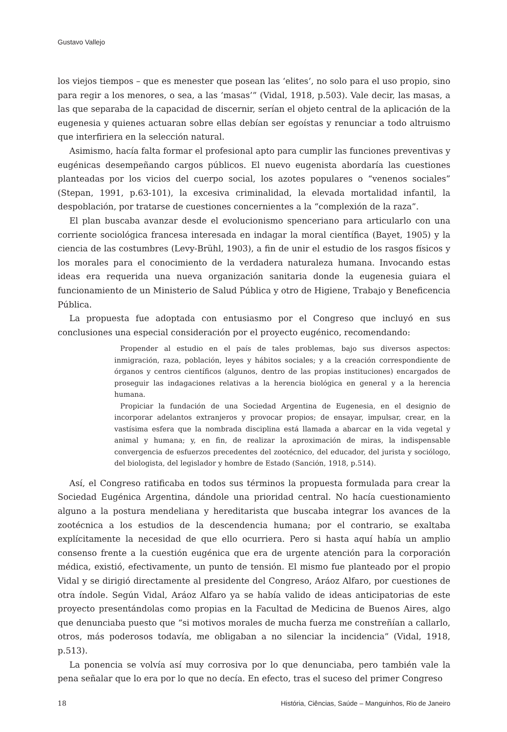Gustavo Vallejo
los viejos tiempos – que es menester que posean las ‘elites’, no solo para el uso propio, sino para regir a los menores, o sea, a las ‘masas’” (Vidal, 1918, p.503). Vale decir, las masas, a las que separaba de la capacidad de discernir, serían el objeto central de la aplicación de la eugenesia y quienes actuaran sobre ellas debían ser egoístas y renunciar a todo altruismo que interfiriera en la selección natural.
Asimismo, hacía falta formar el profesional apto para cumplir las funciones preventivas y eugénicas desempeñando cargos públicos. El nuevo eugenista abordaría las cuestiones planteadas por los vicios del cuerpo social, los azotes populares o “venenos sociales” (Stepan, 1991, p.63-101), la excesiva criminalidad, la elevada mortalidad infantil, la despoblación, por tratarse de cuestiones concernientes a la “complexión de la raza”.
El plan buscaba avanzar desde el evolucionismo spenceriano para articularlo con una corriente sociológica francesa interesada en indagar la moral científica (Bayet, 1905) y la ciencia de las costumbres (Levy-Brühl, 1903), a fin de unir el estudio de los rasgos físicos y los morales para el conocimiento de la verdadera naturaleza humana. Invocando estas ideas era requerida una nueva organización sanitaria donde la eugenesia guiara el funcionamiento de un Ministerio de Salud Pública y otro de Higiene, Trabajo y Beneficencia Pública.
La propuesta fue adoptada con entusiasmo por el Congreso que incluyó en sus conclusiones una especial consideración por el proyecto eugénico, recomendando:
Propender al estudio en el país de tales problemas, bajo sus diversos aspectos: inmigración, raza, población, leyes y hábitos sociales; y a la creación correspondiente de órganos y centros científicos (algunos, dentro de las propias instituciones) encargados de proseguir las indagaciones relativas a la herencia biológica en general y a la herencia humana.
Propiciar la fundación de una Sociedad Argentina de Eugenesia, en el designio de incorporar adelantos extranjeros y provocar propios; de ensayar, impulsar, crear, en la vastísima esfera que la nombrada disciplina está llamada a abarcar en la vida vegetal y animal y humana; y, en fin, de realizar la aproximación de miras, la indispensable convergencia de esfuerzos precedentes del zootécnico, del educador, del jurista y sociólogo, del biologista, del legislador y hombre de Estado (Sanción, 1918, p.514).
Así, el Congreso ratificaba en todos sus términos la propuesta formulada para crear la Sociedad Eugénica Argentina, dándole una prioridad central. No hacía cuestionamiento alguno a la postura mendeliana y hereditarista que buscaba integrar los avances de la zootécnica a los estudios de la descendencia humana; por el contrario, se exaltaba explícitamente la necesidad de que ello ocurriera. Pero si hasta aquí había un amplio consenso frente a la cuestión eugénica que era de urgente atención para la corporación médica, existió, efectivamente, un punto de tensión. El mismo fue planteado por el propio Vidal y se dirigió directamente al presidente del Congreso, Aráoz Alfaro, por cuestiones de otra índole. Según Vidal, Aráoz Alfaro ya se había valido de ideas anticipatorias de este proyecto presentándolas como propias en la Facultad de Medicina de Buenos Aires, algo que denunciaba puesto que “si motivos morales de mucha fuerza me constreñían a callarlo, otros, más poderosos todavía, me obligaban a no silenciar la incidencia” (Vidal, 1918, p.513).
La ponencia se volvía así muy corrosiva por lo que denunciaba, pero también vale la pena señalar que lo era por lo que no decía. En efecto, tras el suceso del primer Congreso
18 História, Ciências, Saúde – Manguinhos, Rio de Janeiro